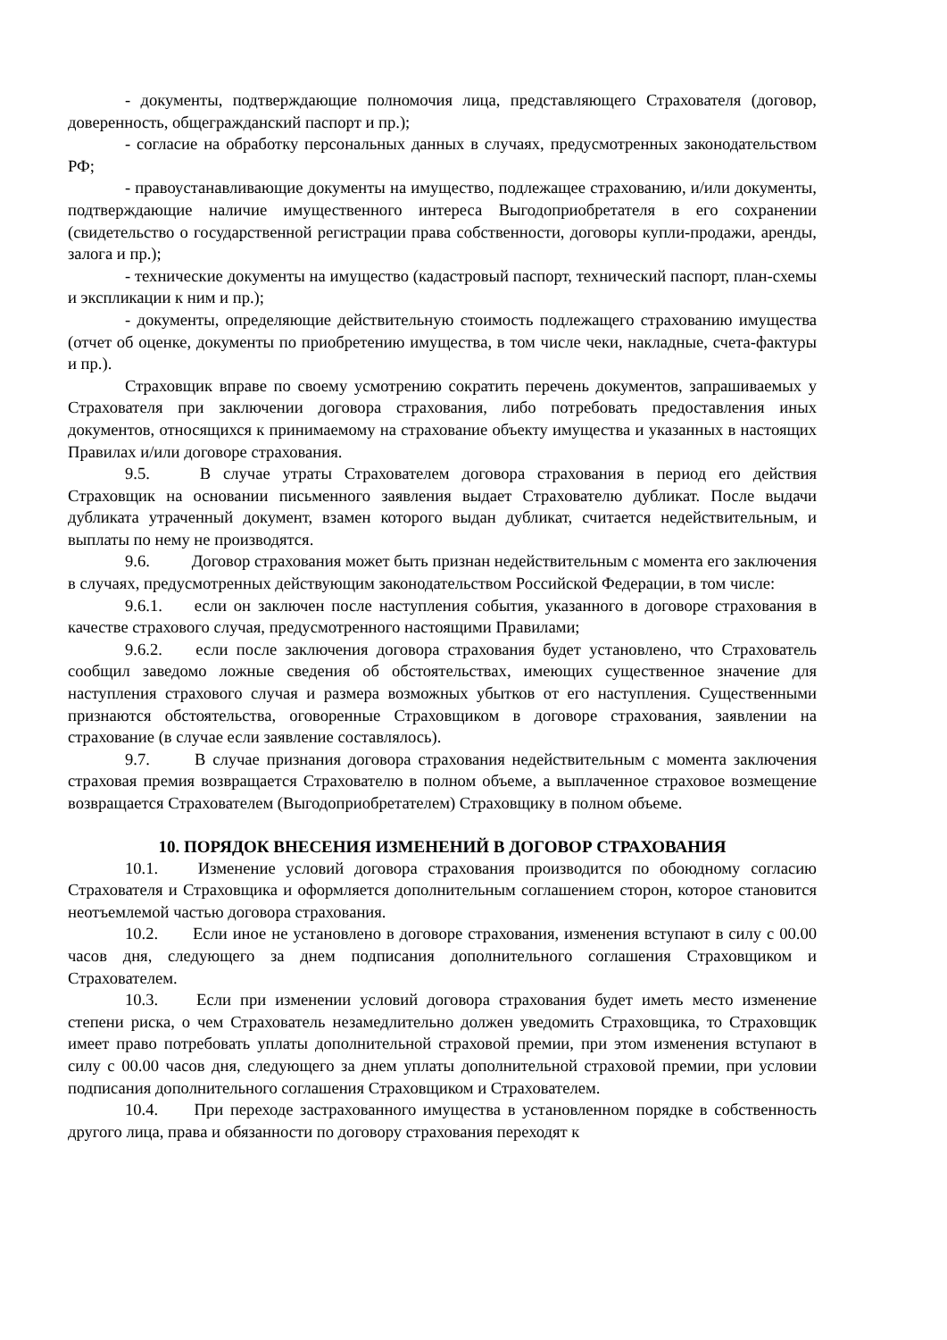- документы, подтверждающие полномочия лица, представляющего Страхователя (договор, доверенность, общегражданский паспорт и пр.);
- согласие на обработку персональных данных в случаях, предусмотренных законодательством РФ;
- правоустанавливающие документы на имущество, подлежащее страхованию, и/или документы, подтверждающие наличие имущественного интереса Выгодоприобретателя в его сохранении (свидетельство о государственной регистрации права собственности, договоры купли-продажи, аренды, залога и пр.);
- технические документы на имущество (кадастровый паспорт, технический паспорт, план-схемы и экспликации к ним и пр.);
- документы, определяющие действительную стоимость подлежащего страхованию имущества (отчет об оценке, документы по приобретению имущества, в том числе чеки, накладные, счета-фактуры и пр.).
Страховщик вправе по своему усмотрению сократить перечень документов, запрашиваемых у Страхователя при заключении договора страхования, либо потребовать предоставления иных документов, относящихся к принимаемому на страхование объекту имущества и указанных в настоящих Правилах и/или договоре страхования.
9.5. В случае утраты Страхователем договора страхования в период его действия Страховщик на основании письменного заявления выдает Страхователю дубликат. После выдачи дубликата утраченный документ, взамен которого выдан дубликат, считается недействительным, и выплаты по нему не производятся.
9.6. Договор страхования может быть признан недействительным с момента его заключения в случаях, предусмотренных действующим законодательством Российской Федерации, в том числе:
9.6.1. если он заключен после наступления события, указанного в договоре страхования в качестве страхового случая, предусмотренного настоящими Правилами;
9.6.2. если после заключения договора страхования будет установлено, что Страхователь сообщил заведомо ложные сведения об обстоятельствах, имеющих существенное значение для наступления страхового случая и размера возможных убытков от его наступления. Существенными признаются обстоятельства, оговоренные Страховщиком в договоре страхования, заявлении на страхование (в случае если заявление составлялось).
9.7. В случае признания договора страхования недействительным с момента заключения страховая премия возвращается Страхователю в полном объеме, а выплаченное страховое возмещение возвращается Страхователем (Выгодоприобретателем) Страховщику в полном объеме.
10. ПОРЯДОК ВНЕСЕНИЯ ИЗМЕНЕНИЙ В ДОГОВОР СТРАХОВАНИЯ
10.1. Изменение условий договора страхования производится по обоюдному согласию Страхователя и Страховщика и оформляется дополнительным соглашением сторон, которое становится неотъемлемой частью договора страхования.
10.2. Если иное не установлено в договоре страхования, изменения вступают в силу с 00.00 часов дня, следующего за днем подписания дополнительного соглашения Страховщиком и Страхователем.
10.3. Если при изменении условий договора страхования будет иметь место изменение степени риска, о чем Страхователь незамедлительно должен уведомить Страховщика, то Страховщик имеет право потребовать уплаты дополнительной страховой премии, при этом изменения вступают в силу с 00.00 часов дня, следующего за днем уплаты дополнительной страховой премии, при условии подписания дополнительного соглашения Страховщиком и Страхователем.
10.4. При переходе застрахованного имущества в установленном порядке в собственность другого лица, права и обязанности по договору страхования переходят к